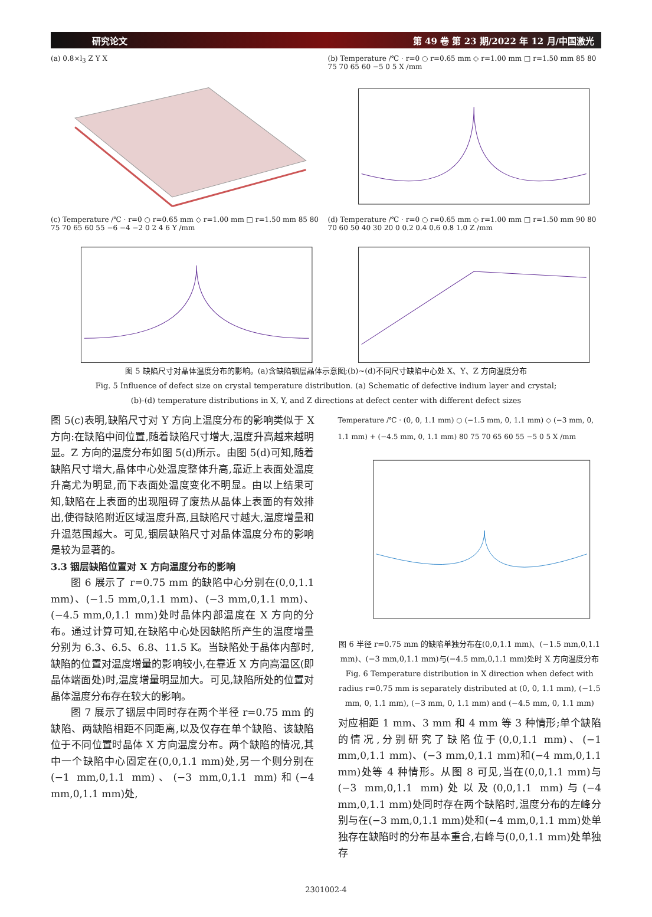研究论文 第 49 卷 第 23 期/2022 年 12 月/中国激光
(a) 0.8×l<sub>3</sub> Z Y X
(b) Temperature /℃ · r=0 ○ r=0.65 mm ◇ r=1.00 mm □ r=1.50 mm 85 80 75 70 65 60 −5 0 5 X /mm
(c) Temperature /℃ · r=0 ○ r=0.65 mm ◇ r=1.00 mm □ r=1.50 mm 85 80 75 70 65 60 55 −6 −4 −2 0 2 4 6 Y /mm
(d) Temperature /℃ · r=0 ○ r=0.65 mm ◇ r=1.00 mm □ r=1.50 mm 90 80 70 60 50 40 30 20 0 0.2 0.4 0.6 0.8 1.0 Z /mm
图 5 缺陷尺寸对晶体温度分布的影响。(a)含缺陷铟层晶体示意图;(b)~(d)不同尺寸缺陷中心处 X、Y、Z 方向温度分布
Fig. 5 Influence of defect size on crystal temperature distribution. (a) Schematic of defective indium layer and crystal;
(b)-(d) temperature distributions in X, Y, and Z directions at defect center with different defect sizes
图 5(c)表明,缺陷尺寸对 Y 方向上温度分布的影响类似于 X 方向:在缺陷中间位置,随着缺陷尺寸增大,温度升高越来越明显。Z 方向的温度分布如图 5(d)所示。由图 5(d)可知,随着缺陷尺寸增大,晶体中心处温度整体升高,靠近上表面处温度升高尤为明显,而下表面处温度变化不明显。由以上结果可知,缺陷在上表面的出现阻碍了废热从晶体上表面的有效排出,使得缺陷附近区域温度升高,且缺陷尺寸越大,温度增量和升温范围越大。可见,铟层缺陷尺寸对晶体温度分布的影响是较为显著的。
3.3 铟层缺陷位置对 X 方向温度分布的影响
图 6 展示了 r=0.75 mm 的缺陷中心分别在(0,0,1.1 mm)、(−1.5 mm,0,1.1 mm)、(−3 mm,0,1.1 mm)、(−4.5 mm,0,1.1 mm)处时晶体内部温度在 X 方向的分布。通过计算可知,在缺陷中心处因缺陷所产生的温度增量分别为 6.3、6.5、6.8、11.5 K。当缺陷处于晶体内部时,缺陷的位置对温度增量的影响较小,在靠近 X 方向高温区(即晶体端面处)时,温度增量明显加大。可见,缺陷所处的位置对晶体温度分布存在较大的影响。
图 7 展示了铟层中同时存在两个半径 r=0.75 mm 的缺陷、两缺陷相距不同距离,以及仅存在单个缺陷、该缺陷位于不同位置时晶体 X 方向温度分布。两个缺陷的情况,其中一个缺陷中心固定在(0,0,1.1 mm)处,另一个则分别在(−1 mm,0,1.1 mm)、(−3 mm,0,1.1 mm)和(−4 mm,0,1.1 mm)处,
Temperature /℃ · (0, 0, 1.1 mm) ○ (−1.5 mm, 0, 1.1 mm) ◇ (−3 mm, 0, 1.1 mm) + (−4.5 mm, 0, 1.1 mm) 80 75 70 65 60 55 −5 0 5 X /mm
图 6 半径 r=0.75 mm 的缺陷单独分布在(0,0,1.1 mm)、(−1.5 mm,0,1.1 mm)、(−3 mm,0,1.1 mm)与(−4.5 mm,0,1.1 mm)处时 X 方向温度分布
Fig. 6 Temperature distribution in X direction when defect with radius r=0.75 mm is separately distributed at (0, 0, 1.1 mm), (−1.5 mm, 0, 1.1 mm), (−3 mm, 0, 1.1 mm) and (−4.5 mm, 0, 1.1 mm)
对应相距 1 mm、3 mm 和 4 mm 等 3 种情形;单个缺陷的情况,分别研究了缺陷位于(0,0,1.1 mm)、(−1 mm,0,1.1 mm)、(−3 mm,0,1.1 mm)和(−4 mm,0,1.1 mm)处等 4 种情形。从图 8 可见,当在(0,0,1.1 mm)与(−3 mm,0,1.1 mm)处以及(0,0,1.1 mm)与(−4 mm,0,1.1 mm)处同时存在两个缺陷时,温度分布的左峰分别与在(−3 mm,0,1.1 mm)处和(−4 mm,0,1.1 mm)处单独存在缺陷时的分布基本重合,右峰与(0,0,1.1 mm)处单独存
2301002-4